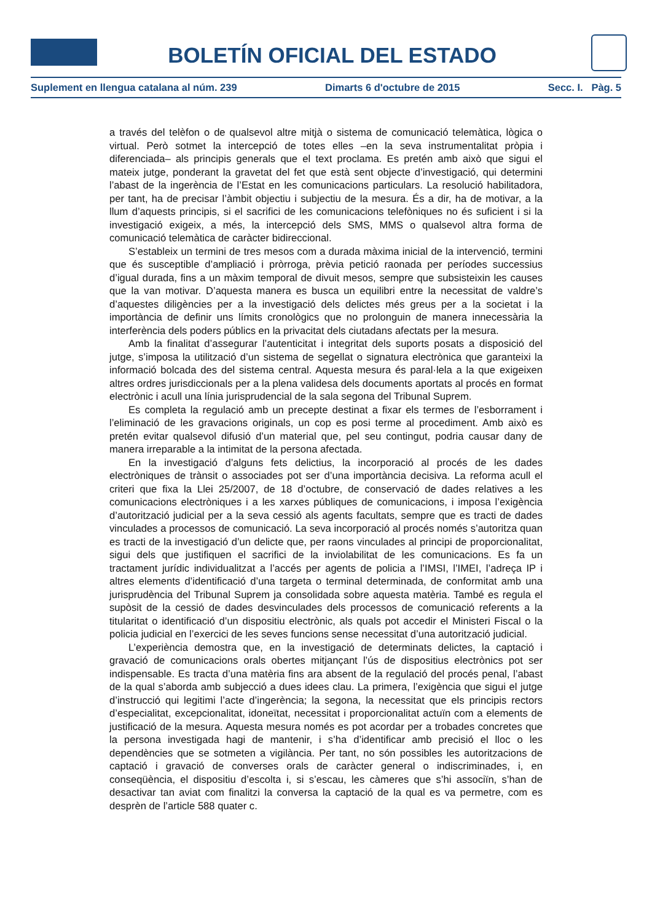BOLETÍN OFICIAL DEL ESTADO
Suplement en llengua catalana al núm. 239 Dimarts 6 d'octubre de 2015 Secc. I. Pàg. 5
a través del telèfon o de qualsevol altre mitjà o sistema de comunicació telemàtica, lògica o virtual. Però sotmet la intercepció de totes elles –en la seva instrumentalitat pròpia i diferenciada– als principis generals que el text proclama. Es pretén amb això que sigui el mateix jutge, ponderant la gravetat del fet que està sent objecte d’investigació, qui determini l’abast de la ingerència de l’Estat en les comunicacions particulars. La resolució habilitadora, per tant, ha de precisar l’àmbit objectiu i subjectiu de la mesura. És a dir, ha de motivar, a la llum d’aquests principis, si el sacrifici de les comunicacions telefòniques no és suficient i si la investigació exigeix, a més, la intercepció dels SMS, MMS o qualsevol altra forma de comunicació telemàtica de caràcter bidireccional.
S’estableix un termini de tres mesos com a durada màxima inicial de la intervenció, termini que és susceptible d’ampliació i pròrroga, prèvia petició raonada per períodes successius d’igual durada, fins a un màxim temporal de divuit mesos, sempre que subsisteixin les causes que la van motivar. D’aquesta manera es busca un equilibri entre la necessitat de valdre’s d’aquestes diligències per a la investigació dels delictes més greus per a la societat i la importància de definir uns límits cronològics que no prolonguin de manera innecessària la interferència dels poders públics en la privacitat dels ciutadans afectats per la mesura.
Amb la finalitat d’assegurar l’autenticitat i integritat dels suports posats a disposició del jutge, s’imposa la utilització d’un sistema de segellat o signatura electrònica que garanteixi la informació bolcada des del sistema central. Aquesta mesura és paral·lela a la que exigeixen altres ordres jurisdiccionals per a la plena validesa dels documents aportats al procés en format electrònic i acull una línia jurisprudencial de la sala segona del Tribunal Suprem.
Es completa la regulació amb un precepte destinat a fixar els termes de l’esborrament i l’eliminació de les gravacions originals, un cop es posi terme al procediment. Amb això es pretén evitar qualsevol difusió d’un material que, pel seu contingut, podria causar dany de manera irreparable a la intimitat de la persona afectada.
En la investigació d’alguns fets delictius, la incorporació al procés de les dades electròniques de trànsit o associades pot ser d’una importància decisiva. La reforma acull el criteri que fixa la Llei 25/2007, de 18 d’octubre, de conservació de dades relatives a les comunicacions electròniques i a les xarxes públiques de comunicacions, i imposa l’exigència d’autorització judicial per a la seva cessió als agents facultats, sempre que es tracti de dades vinculades a processos de comunicació. La seva incorporació al procés només s’autoritza quan es tracti de la investigació d’un delicte que, per raons vinculades al principi de proporcionalitat, sigui dels que justifiquen el sacrifici de la inviolabilitat de les comunicacions. Es fa un tractament jurídic individualitzat a l’accés per agents de policia a l’IMSI, l’IMEI, l’adreça IP i altres elements d’identificació d’una targeta o terminal determinada, de conformitat amb una jurisprudència del Tribunal Suprem ja consolidada sobre aquesta matèria. També es regula el supòsit de la cessió de dades desvinculades dels processos de comunicació referents a la titularitat o identificació d’un dispositiu electrònic, als quals pot accedir el Ministeri Fiscal o la policia judicial en l’exercici de les seves funcions sense necessitat d’una autorització judicial.
L’experiència demostra que, en la investigació de determinats delictes, la captació i gravació de comunicacions orals obertes mitjançant l’ús de dispositius electrònics pot ser indispensable. Es tracta d’una matèria fins ara absent de la regulació del procés penal, l’abast de la qual s’aborda amb subjecció a dues idees clau. La primera, l’exigència que sigui el jutge d’instrucció qui legitimi l’acte d’ingerència; la segona, la necessitat que els principis rectors d’especialitat, excepcionalitat, idoneïtat, necessitat i proporcionalitat actuïn com a elements de justificació de la mesura. Aquesta mesura només es pot acordar per a trobades concretes que la persona investigada hagi de mantenir, i s’ha d’identificar amb precisió el lloc o les dependències que se sotmeten a vigilància. Per tant, no són possibles les autoritzacions de captació i gravació de converses orals de caràcter general o indiscriminades, i, en conseqüència, el dispositiu d’escolta i, si s’escau, les càmeres que s’hi associïn, s’han de desactivar tan aviat com finalitzi la conversa la captació de la qual es va permetre, com es desprèn de l’article 588 quater c.